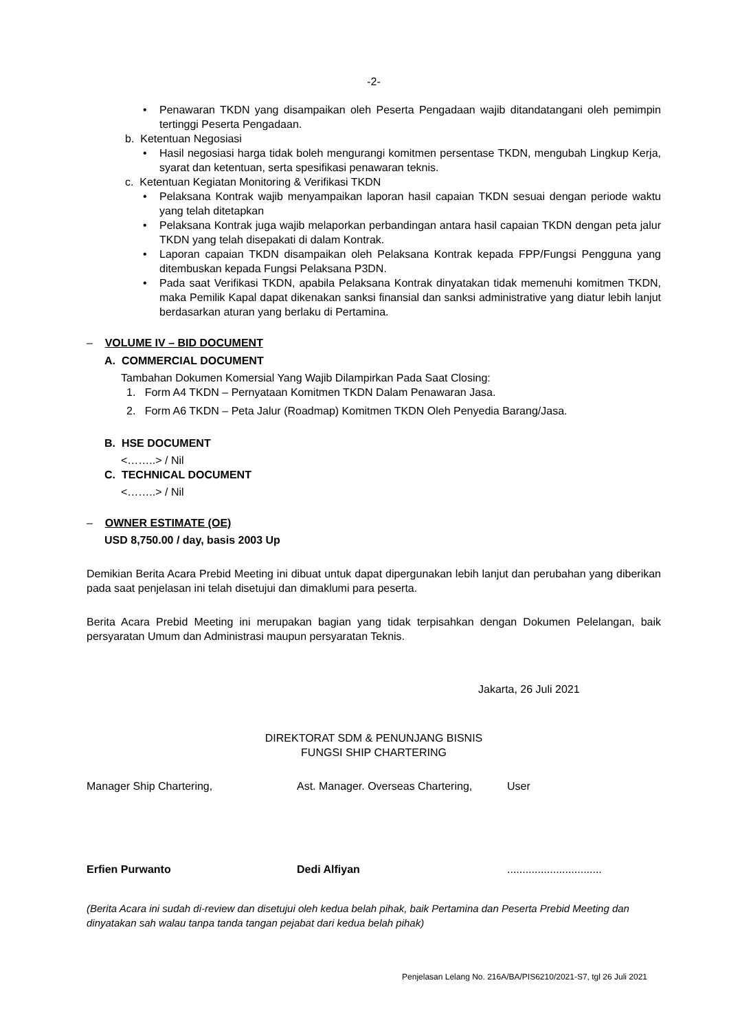-2-
• Penawaran TKDN yang disampaikan oleh Peserta Pengadaan wajib ditandatangani oleh pemimpin tertinggi Peserta Pengadaan.
b. Ketentuan Negosiasi
• Hasil negosiasi harga tidak boleh mengurangi komitmen persentase TKDN, mengubah Lingkup Kerja, syarat dan ketentuan, serta spesifikasi penawaran teknis.
c. Ketentuan Kegiatan Monitoring & Verifikasi TKDN
• Pelaksana Kontrak wajib menyampaikan laporan hasil capaian TKDN sesuai dengan periode waktu yang telah ditetapkan
• Pelaksana Kontrak juga wajib melaporkan perbandingan antara hasil capaian TKDN dengan peta jalur TKDN yang telah disepakati di dalam Kontrak.
• Laporan capaian TKDN disampaikan oleh Pelaksana Kontrak kepada FPP/Fungsi Pengguna yang ditembuskan kepada Fungsi Pelaksana P3DN.
• Pada saat Verifikasi TKDN, apabila Pelaksana Kontrak dinyatakan tidak memenuhi komitmen TKDN, maka Pemilik Kapal dapat dikenakan sanksi finansial dan sanksi administrative yang diatur lebih lanjut berdasarkan aturan yang berlaku di Pertamina.
– VOLUME IV – BID DOCUMENT
A. COMMERCIAL DOCUMENT
Tambahan Dokumen Komersial Yang Wajib Dilampirkan Pada Saat Closing:
1. Form A4 TKDN – Pernyataan Komitmen TKDN Dalam Penawaran Jasa.
2. Form A6 TKDN – Peta Jalur (Roadmap) Komitmen TKDN Oleh Penyedia Barang/Jasa.
B. HSE DOCUMENT
<……..> / Nil
C. TECHNICAL DOCUMENT
<……..> / Nil
– OWNER ESTIMATE (OE)
USD 8,750.00 / day, basis 2003 Up
Demikian Berita Acara Prebid Meeting ini dibuat untuk dapat dipergunakan lebih lanjut dan perubahan yang diberikan pada saat penjelasan ini telah disetujui dan dimaklumi para peserta.
Berita Acara Prebid Meeting ini merupakan bagian yang tidak terpisahkan dengan Dokumen Pelelangan, baik persyaratan Umum dan Administrasi maupun persyaratan Teknis.
Jakarta, 26 Juli 2021
DIREKTORAT SDM & PENUNJANG BISNIS
FUNGSI SHIP CHARTERING
Manager Ship Chartering, Ast. Manager. Overseas Chartering,
User
Erfien Purwanto Dedi Alfiyan ...............................
(Berita Acara ini sudah di-review dan disetujui oleh kedua belah pihak, baik Pertamina dan Peserta Prebid Meeting dan dinyatakan sah walau tanpa tanda tangan pejabat dari kedua belah pihak)
Penjelasan Lelang No. 216A/BA/PIS6210/2021-S7, tgl 26 Juli 2021